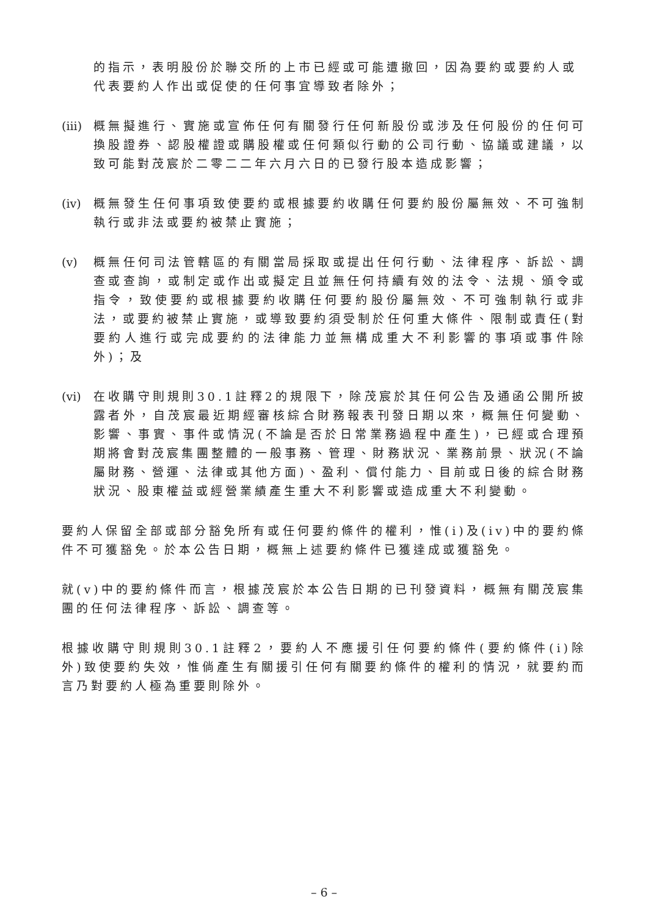的指示，表明股份於聯交所的上市已經或可能遭撤回，因為要約或要約人或代表要約人作出或促使的任何事宜導致者除外；
(iii)
概無擬進行、實施或宣佈任何有關發行任何新股份或涉及任何股份的任何可換股證券、認股權證或購股權或任何類似行動的公司行動、協議或建議，以致可能對茂宸於二零二二年六月六日的已發行股本造成影響；
(iv)
概無發生任何事項致使要約或根據要約收購任何要約股份屬無效、不可強制執行或非法或要約被禁止實施；
(v) 概無任何司法管轄區的有關當局採取或提出任何行動、法律程序、訴訟、調查或查詢，或制定或作出或擬定且並無任何持續有效的法令、法規、頒令或指令，致使要約或根據要約收購任何要約股份屬無效、不可強制執行或非法，或要約被禁止實施，或導致要約須受制於任何重大條件、限制或責任(對要約人進行或完成要約的法律能力並無構成重大不利影響的事項或事件除外)；及
(vi)
在收購守則規則30.1註釋2的規限下，除茂宸於其任何公告及通函公開所披露者外，自茂宸最近期經審核綜合財務報表刊發日期以來，概無任何變動、影響、事實、事件或情況(不論是否於日常業務過程中產生)，已經或合理預期將會對茂宸集團整體的一般事務、管理、財務狀況、業務前景、狀況(不論屬財務、營運、法律或其他方面)、盈利、償付能力、目前或日後的綜合財務狀況、股東權益或經營業績產生重大不利影響或造成重大不利變動。
要約人保留全部或部分豁免所有或任何要約條件的權利，惟(i)及(iv)中的要約條件不可獲豁免。於本公告日期，概無上述要約條件已獲達成或獲豁免。
就(v)中的要約條件而言，根據茂宸於本公告日期的已刊發資料，概無有關茂宸集團的任何法律程序、訴訟、調查等。
根據收購守則規則30.1註釋2，要約人不應援引任何要約條件(要約條件(i)除外)致使要約失效，惟倘產生有關援引任何有關要約條件的權利的情況，就要約而言乃對要約人極為重要則除外。
– 6 –